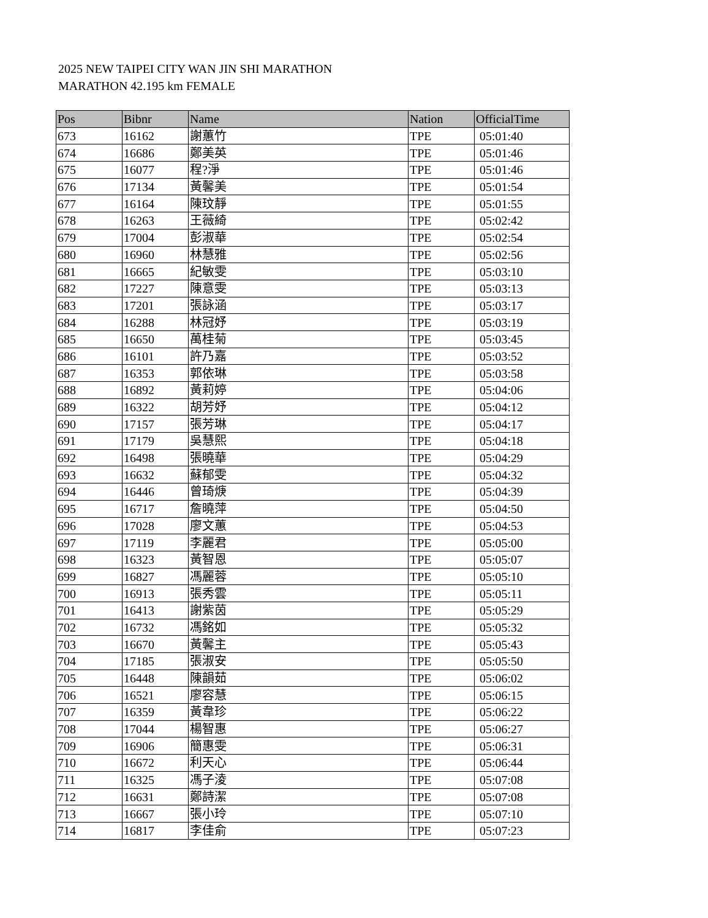2025 NEW TAIPEI CITY WAN JIN SHI MARATHON
MARATHON 42.195 km FEMALE
| Pos | Bibnr | Name | Nation | OfficialTime |
| --- | --- | --- | --- | --- |
| 673 | 16162 | 謝蕙竹 | TPE | 05:01:40 |
| 674 | 16686 | 鄭美英 | TPE | 05:01:46 |
| 675 | 16077 | 程?淨 | TPE | 05:01:46 |
| 676 | 17134 | 黃馨美 | TPE | 05:01:54 |
| 677 | 16164 | 陳玟靜 | TPE | 05:01:55 |
| 678 | 16263 | 王薇綺 | TPE | 05:02:42 |
| 679 | 17004 | 彭淑華 | TPE | 05:02:54 |
| 680 | 16960 | 林慧雅 | TPE | 05:02:56 |
| 681 | 16665 | 紀敏雯 | TPE | 05:03:10 |
| 682 | 17227 | 陳意雯 | TPE | 05:03:13 |
| 683 | 17201 | 張詠涵 | TPE | 05:03:17 |
| 684 | 16288 | 林冠妤 | TPE | 05:03:19 |
| 685 | 16650 | 萬桂菊 | TPE | 05:03:45 |
| 686 | 16101 | 許乃嘉 | TPE | 05:03:52 |
| 687 | 16353 | 郭依琳 | TPE | 05:03:58 |
| 688 | 16892 | 黃莉婷 | TPE | 05:04:06 |
| 689 | 16322 | 胡芳妤 | TPE | 05:04:12 |
| 690 | 17157 | 張芳琳 | TPE | 05:04:17 |
| 691 | 17179 | 吳慧熙 | TPE | 05:04:18 |
| 692 | 16498 | 張曉華 | TPE | 05:04:29 |
| 693 | 16632 | 蘇郁雯 | TPE | 05:04:32 |
| 694 | 16446 | 曾琦焿 | TPE | 05:04:39 |
| 695 | 16717 | 詹曉萍 | TPE | 05:04:50 |
| 696 | 17028 | 廖文蕙 | TPE | 05:04:53 |
| 697 | 17119 | 李麗君 | TPE | 05:05:00 |
| 698 | 16323 | 黃智恩 | TPE | 05:05:07 |
| 699 | 16827 | 馮麗蓉 | TPE | 05:05:10 |
| 700 | 16913 | 張秀雲 | TPE | 05:05:11 |
| 701 | 16413 | 謝紫茵 | TPE | 05:05:29 |
| 702 | 16732 | 馮銘如 | TPE | 05:05:32 |
| 703 | 16670 | 黃馨主 | TPE | 05:05:43 |
| 704 | 17185 | 張淑安 | TPE | 05:05:50 |
| 705 | 16448 | 陳韻茹 | TPE | 05:06:02 |
| 706 | 16521 | 廖容慧 | TPE | 05:06:15 |
| 707 | 16359 | 黃韋珍 | TPE | 05:06:22 |
| 708 | 17044 | 楊智惠 | TPE | 05:06:27 |
| 709 | 16906 | 簡惠雯 | TPE | 05:06:31 |
| 710 | 16672 | 利天心 | TPE | 05:06:44 |
| 711 | 16325 | 馮子淩 | TPE | 05:07:08 |
| 712 | 16631 | 鄭詩潔 | TPE | 05:07:08 |
| 713 | 16667 | 張小玲 | TPE | 05:07:10 |
| 714 | 16817 | 李佳俞 | TPE | 05:07:23 |